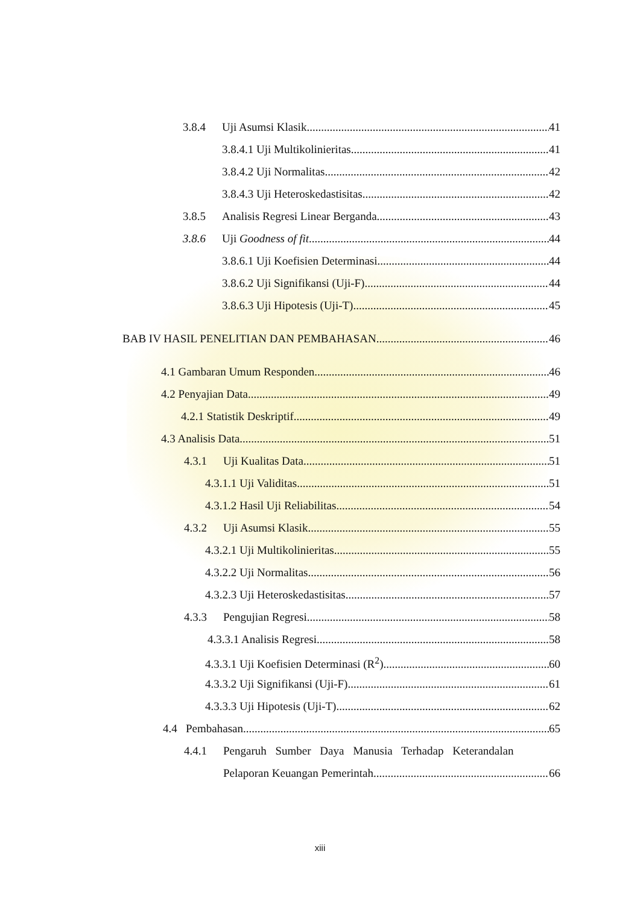3.8.4 Uji Asumsi Klasik 41
3.8.4.1 Uji Multikolinieritas 41
3.8.4.2 Uji Normalitas 42
3.8.4.3 Uji Heteroskedastisitas 42
3.8.5 Analisis Regresi Linear Berganda 43
3.8.6 Uji Goodness of fit 44
3.8.6.1 Uji Koefisien Determinasi. 44
3.8.6.2 Uji Signifikansi (Uji-F) 44
3.8.6.3 Uji Hipotesis (Uji-T) 45
BAB IV HASIL PENELITIAN DAN PEMBAHASAN 46
4.1 Gambaran Umum Responden 46
4.2 Penyajian Data 49
4.2.1 Statistik Deskriptif 49
4.3 Analisis Data 51
4.3.1 Uji Kualitas Data 51
4.3.1.1 Uji Validitas 51
4.3.1.2 Hasil Uji Reliabilitas 54
4.3.2 Uji Asumsi Klasik 55
4.3.2.1 Uji Multikolinieritas 55
4.3.2.2 Uji Normalitas 56
4.3.2.3 Uji Heteroskedastisitas 57
4.3.3 Pengujian Regresi 58
4.3.3.1 Analisis Regresi 58
4.3.3.1 Uji Koefisien Determinasi (R<sup>2</sup>). 60
4.3.3.2 Uji Signifikansi (Uji-F) 61
4.3.3.3 Uji Hipotesis (Uji-T) 62
4.4 Pembahasan 65
4.4.1 Pengaruh Sumber Daya Manusia Terhadap Keterandalan
Pelaporan Keuangan Pemerintah 66
xiii